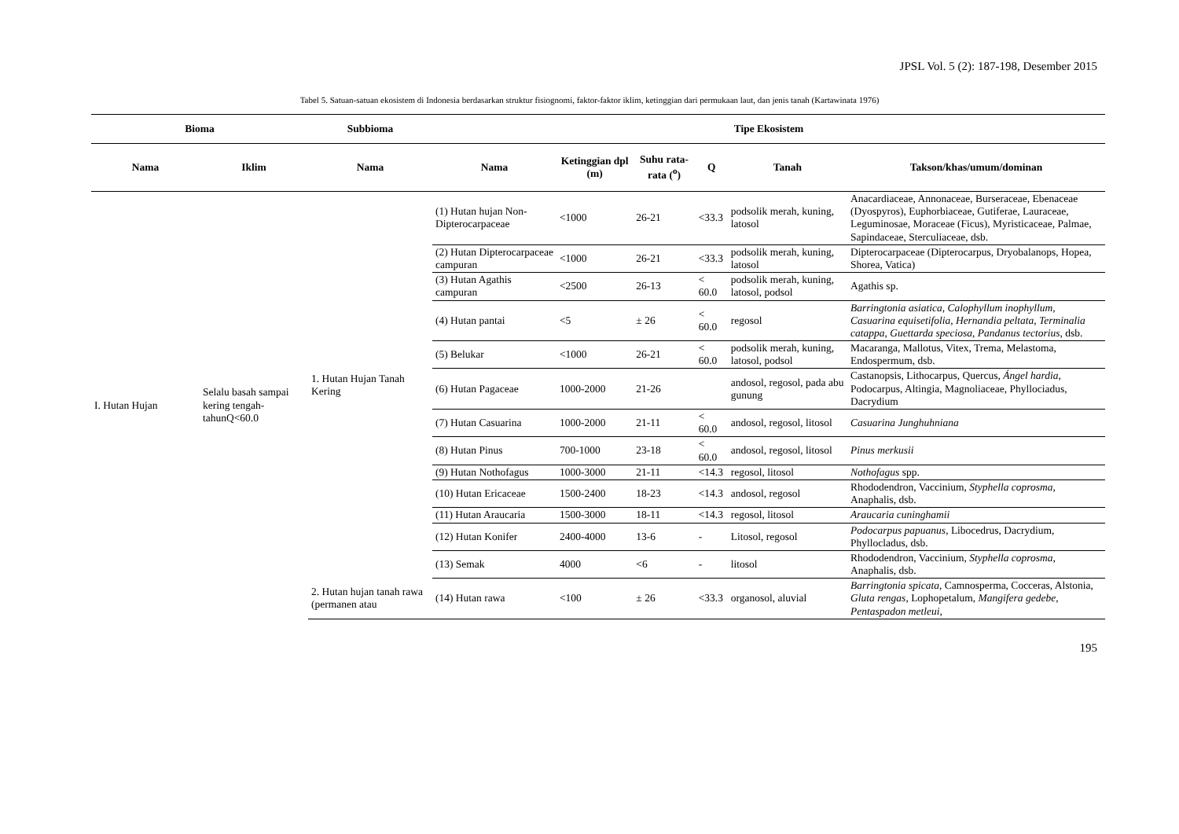JPSL Vol. 5 (2): 187-198, Desember 2015
Tabel 5. Satuan-satuan ekosistem di Indonesia berdasarkan struktur fisiognomi, faktor-faktor iklim, ketinggian dari permukaan laut, dan jenis tanah (Kartawinata 1976)
| Bioma | | Subbioma | Tipe Ekosistem | | | | | |
| --- | --- | --- | --- | --- | --- | --- | --- | --- |
| Nama | Iklim | Nama | Nama | Ketinggian dpl (m) | Suhu rata-rata (<sup>o</sup>) | Q | Tanah | Takson/khas/umum/dominan |
| I. Hutan Hujan | Selalu basah sampai kering tengah-tahunQ<60.0 | 1. Hutan Hujan Tanah Kering | (1) Hutan hujan Non-Dipterocarpaceae | <1000 | 26-21 | <33.3 | podsolik merah, kuning, latosol | Anacardiaceae, Annonaceae, Burseraceae, Ebenaceae (Dyospyros), Euphorbiaceae, Gutiferae, Lauraceae, Leguminosae, Moraceae (Ficus), Myristicaceae, Palmae, Sapindaceae, Sterculiaceae, dsb. |
| | | | (2) Hutan Dipterocarpaceae campuran | <1000 | 26-21 | <33.3 | podsolik merah, kuning, latosol | Dipterocarpaceae (Dipterocarpus, Dryobalanops, Hopea, Shorea, Vatica) |
| | | | (3) Hutan Agathis campuran | <2500 | 26-13 | < 60.0 | podsolik merah, kuning, latosol, podsol | Agathis sp. |
| | | | (4) Hutan pantai | <5 | ± 26 | < 60.0 | regosol | Barringtonia asiatica, Calophyllum inophyllum, Casuarina equisetifolia, Hernandia peltata, Terminalia catappa, Guettarda speciosa, Pandanus tectorius , dsb. |
| | | | (5) Belukar | <1000 | 26-21 | < 60.0 | podsolik merah, kuning, latosol, podsol | Macaranga, Mallotus, Vitex, Trema, Melastoma, Endospermum, dsb. |
| | | | (6) Hutan Pagaceae | 1000-2000 | 21-26 | | andosol, regosol, pada abu gunung | Castanopsis, Lithocarpus, Quercus, Ángel hardia , Podocarpus, Altingia, Magnoliaceae, Phyllociadus, Dacrydium |
| | | | (7) Hutan Casuarina | 1000-2000 | 21-11 | < 60.0 | andosol, regosol, litosol | Casuarina Junghuhniana |
| | | | (8) Hutan Pinus | 700-1000 | 23-18 | < 60.0 | andosol, regosol, litosol | Pinus merkusii |
| | | | (9) Hutan Nothofagus | 1000-3000 | 21-11 | <14.3 | regosol, litosol | Nothofagus spp. |
| | | | (10) Hutan Ericaceae | 1500-2400 | 18-23 | <14.3 | andosol, regosol | Rhododendron, Vaccinium, Styphella coprosma , Anaphalis, dsb. |
| | | | (11) Hutan Araucaria | 1500-3000 | 18-11 | <14.3 | regosol, litosol | Araucaria cuninghamii |
| | | | (12) Hutan Konifer | 2400-4000 | 13-6 | - | Litosol, regosol | Podocarpus papuanus , Libocedrus, Dacrydium, Phyllocladus, dsb. |
| | | | (13) Semak | 4000 | <6 | - | litosol | Rhododendron, Vaccinium, Styphella coprosma , Anaphalis, dsb. |
| | | 2. Hutan hujan tanah rawa (permanen atau | (14) Hutan rawa | <100 | ± 26 | <33.3 | organosol, aluvial | Barringtonia spicata , Camnosperma, Cocceras, Alstonia, Gluta rengas , Lophopetalum, Mangifera gedebe, Pentaspadon metleui , |
195